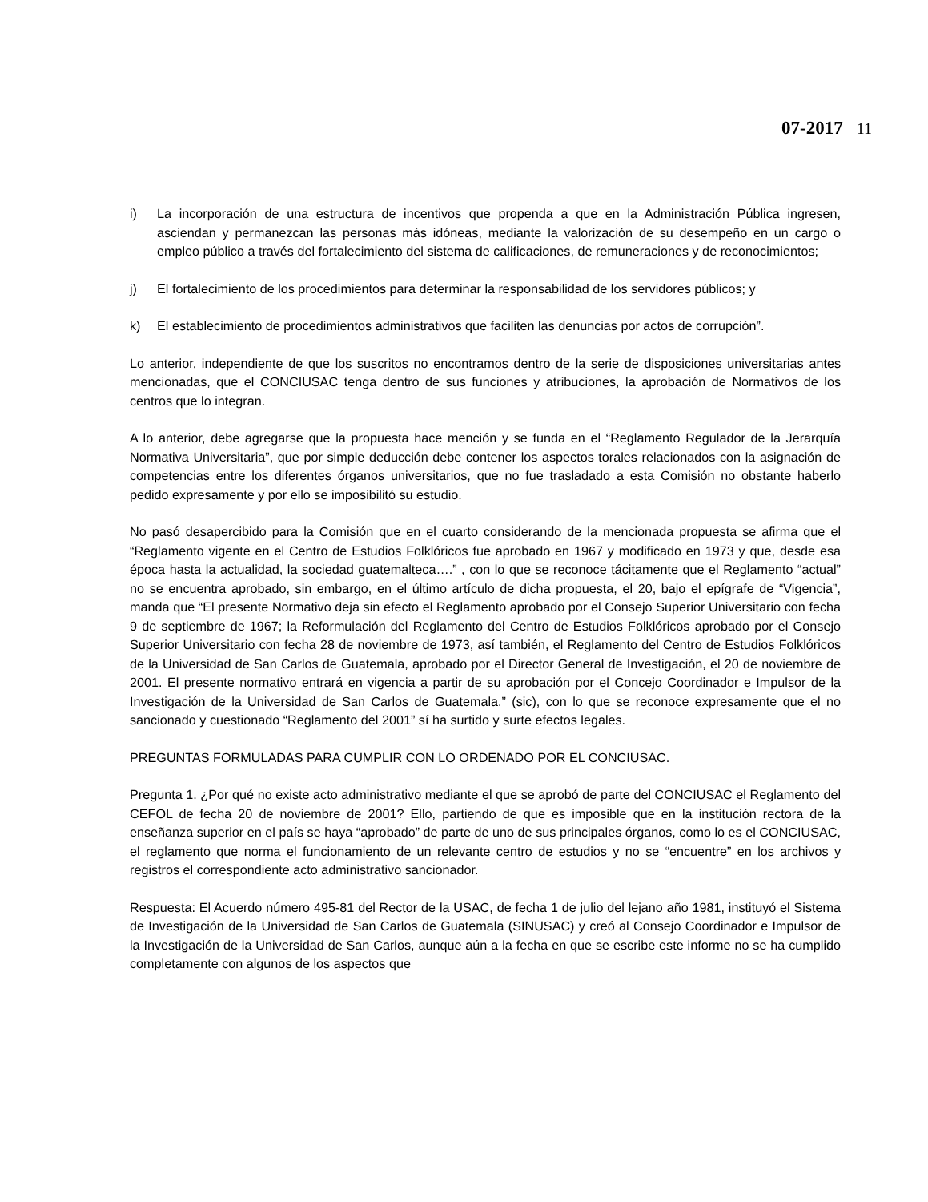07-2017 11
i) La incorporación de una estructura de incentivos que propenda a que en la Administración Pública ingresen, asciendan y permanezcan las personas más idóneas, mediante la valorización de su desempeño en un cargo o empleo público a través del fortalecimiento del sistema de calificaciones, de remuneraciones y de reconocimientos;
j) El fortalecimiento de los procedimientos para determinar la responsabilidad de los servidores públicos; y
k) El establecimiento de procedimientos administrativos que faciliten las denuncias por actos de corrupción”.
Lo anterior, independiente de que los suscritos no encontramos dentro de la serie de disposiciones universitarias antes mencionadas, que el CONCIUSAC tenga dentro de sus funciones y atribuciones, la aprobación de Normativos de los centros que lo integran.
A lo anterior, debe agregarse que la propuesta hace mención y se funda en el “Reglamento Regulador de la Jerarquía Normativa Universitaria”, que por simple deducción debe contener los aspectos torales relacionados con la asignación de competencias entre los diferentes órganos universitarios, que no fue trasladado a esta Comisión no obstante haberlo pedido expresamente y por ello se imposibilitó su estudio.
No pasó desapercibido para la Comisión que en el cuarto considerando de la mencionada propuesta se afirma que el “Reglamento vigente en el Centro de Estudios Folklóricos fue aprobado en 1967 y modificado en 1973 y que, desde esa época hasta la actualidad, la sociedad guatemalteca….” , con lo que se reconoce tácitamente que el Reglamento “actual” no se encuentra aprobado, sin embargo, en el último artículo de dicha propuesta, el 20, bajo el epígrafe de “Vigencia”, manda que “El presente Normativo deja sin efecto el Reglamento aprobado por el Consejo Superior Universitario con fecha 9 de septiembre de 1967; la Reformulación del Reglamento del Centro de Estudios Folklóricos aprobado por el Consejo Superior Universitario con fecha 28 de noviembre de 1973, así también, el Reglamento del Centro de Estudios Folklóricos de la Universidad de San Carlos de Guatemala, aprobado por el Director General de Investigación, el 20 de noviembre de 2001. El presente normativo entrará en vigencia a partir de su aprobación por el Concejo Coordinador e Impulsor de la Investigación de la Universidad de San Carlos de Guatemala.” (sic), con lo que se reconoce expresamente que el no sancionado y cuestionado “Reglamento del 2001” sí ha surtido y surte efectos legales.
PREGUNTAS FORMULADAS PARA CUMPLIR CON LO ORDENADO POR EL CONCIUSAC.
Pregunta 1. ¿Por qué no existe acto administrativo mediante el que se aprobó de parte del CONCIUSAC el Reglamento del CEFOL de fecha 20 de noviembre de 2001? Ello, partiendo de que es imposible que en la institución rectora de la enseñanza superior en el país se haya “aprobado” de parte de uno de sus principales órganos, como lo es el CONCIUSAC, el reglamento que norma el funcionamiento de un relevante centro de estudios y no se “encuentre” en los archivos y registros el correspondiente acto administrativo sancionador.
Respuesta: El Acuerdo número 495-81 del Rector de la USAC, de fecha 1 de julio del lejano año 1981, instituyó el Sistema de Investigación de la Universidad de San Carlos de Guatemala (SINUSAC) y creó al Consejo Coordinador e Impulsor de la Investigación de la Universidad de San Carlos, aunque aún a la fecha en que se escribe este informe no se ha cumplido completamente con algunos de los aspectos que